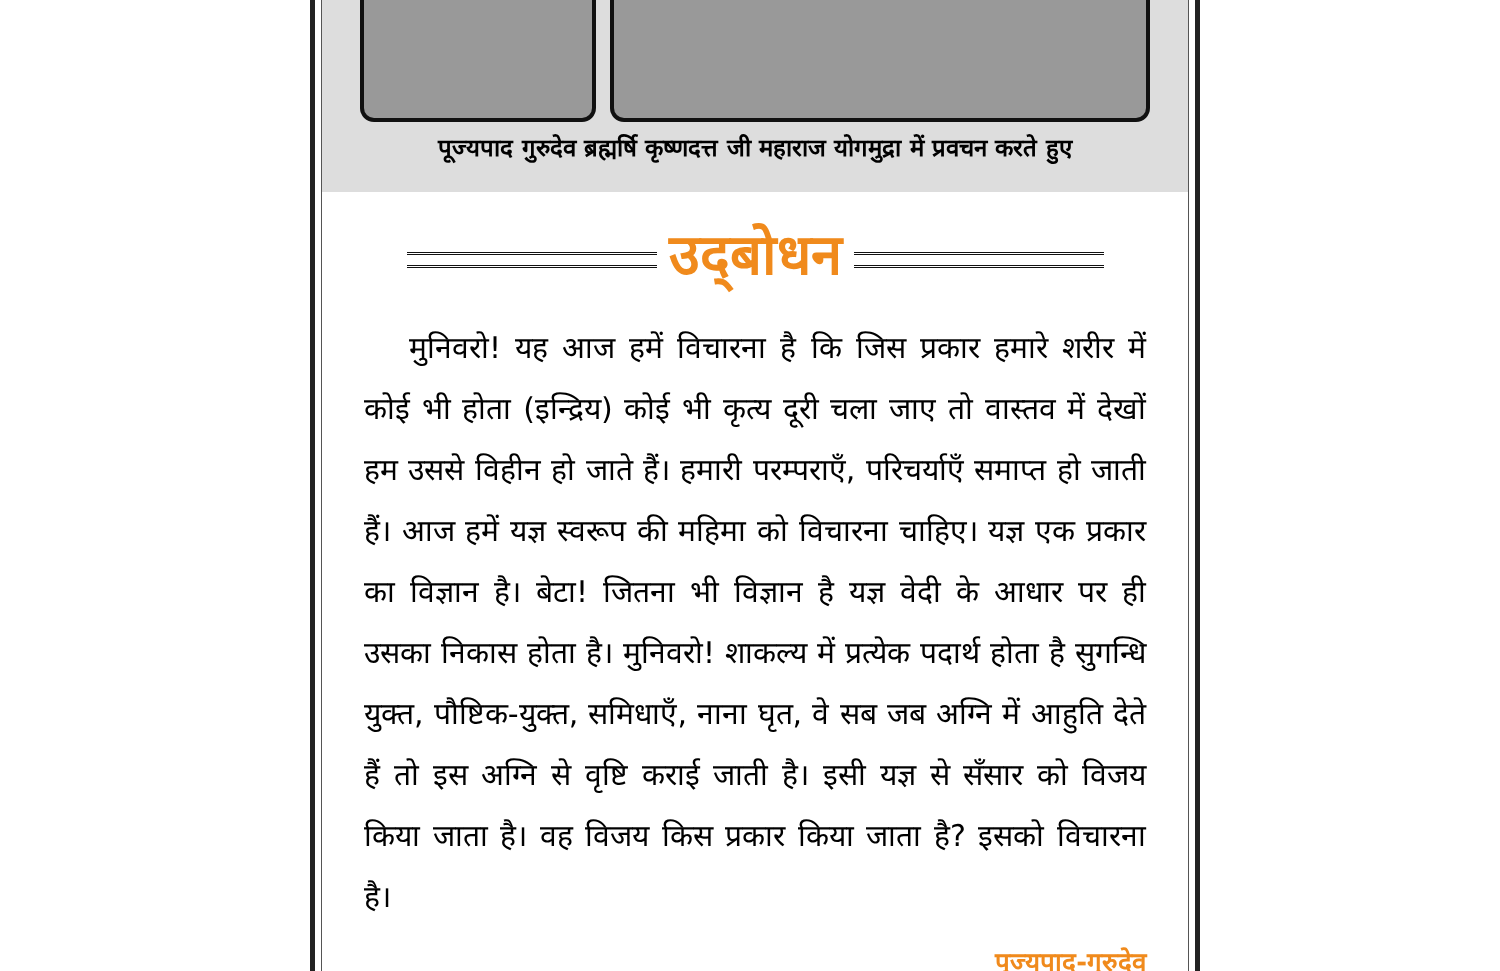पूज्यपाद गुरुदेव ब्रह्मर्षि कृष्णदत्त जी महाराज योगमुद्रा में प्रवचन करते हुए
उद्‌बोधन
मुनिवरो! यह आज हमें विचारना है कि जिस प्रकार हमारे शरीर में कोई भी होता (इन्द्रिय) कोई भी कृत्य दूरी चला जाए तो वास्तव में देखों हम उससे विहीन हो जाते हैं। हमारी परम्पराएँ, परिचर्याएँ समाप्त हो जाती हैं। आज हमें यज्ञ स्वरूप की महिमा को विचारना चाहिए। यज्ञ एक प्रकार का विज्ञान है। बेटा! जितना भी विज्ञान है यज्ञ वेदी के आधार पर ही उसका निकास होता है। मुनिवरो! शाकल्य में प्रत्येक पदार्थ होता है सुगन्धि युक्त, पौष्टिक-युक्त, समिधाएँ, नाना घृत, वे सब जब अग्नि में आहुति देते हैं तो इस अग्नि से वृष्टि कराई जाती है। इसी यज्ञ से सँसार को विजय किया जाता है। वह विजय किस प्रकार किया जाता है? इसको विचारना है।
पूज्यपाद-गुरुदेव